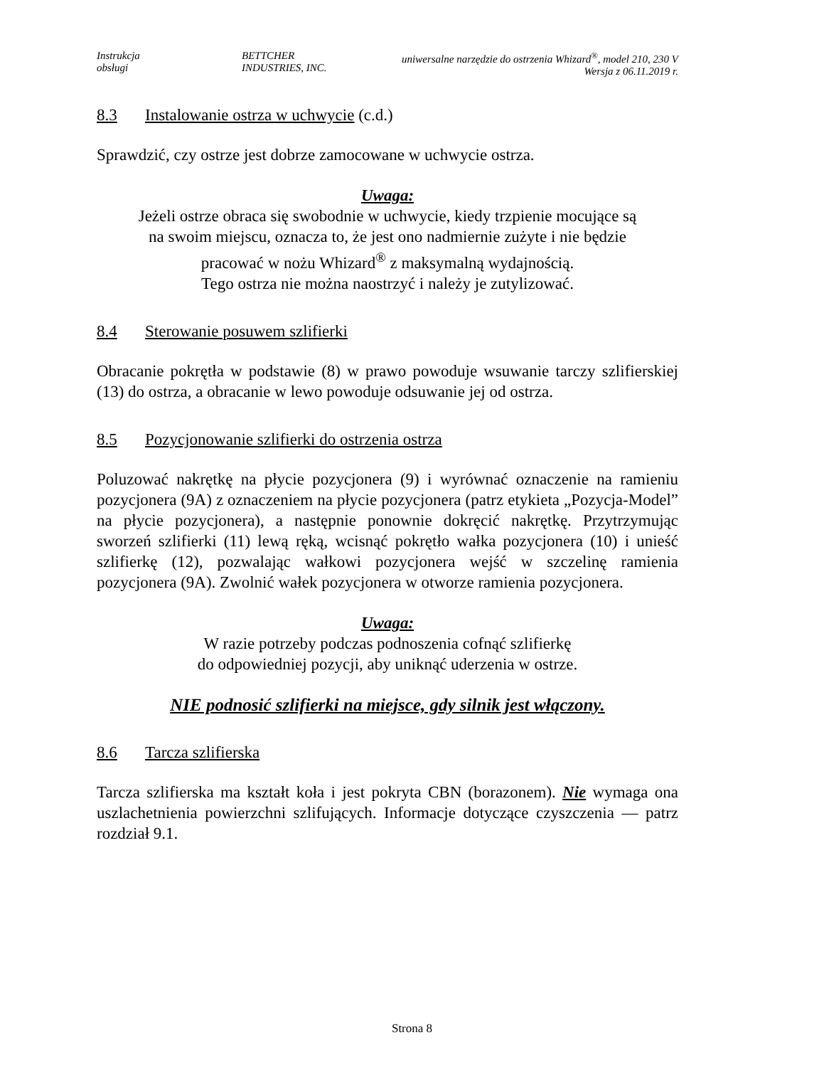Instrukcja
obsługi
BETTCHER
INDUSTRIES, INC.
uniwersalne narzędzie do ostrzenia Whizard<sup>®</sup>, model 210, 230 V
Wersja z 06.11.2019 r.
8.3 Instalowanie ostrza w uchwycie (c.d.)
Sprawdzić, czy ostrze jest dobrze zamocowane w uchwycie ostrza.
Uwaga:
Jeżeli ostrze obraca się swobodnie w uchwycie, kiedy trzpienie mocujące są
na swoim miejscu, oznacza to, że jest ono nadmiernie zużyte i nie będzie
pracować w nożu Whizard<sup>®</sup> z maksymalną wydajnością.
Tego ostrza nie można naostrzyć i należy je zutylizować.
8.4 Sterowanie posuwem szlifierki
Obracanie pokrętła w podstawie (8) w prawo powoduje wsuwanie tarczy szlifierskiej (13) do ostrza, a obracanie w lewo powoduje odsuwanie jej od ostrza.
8.5 Pozycjonowanie szlifierki do ostrzenia ostrza
Poluzować nakrętkę na płycie pozycjonera (9) i wyrównać oznaczenie na ramieniu pozycjonera (9A) z oznaczeniem na płycie pozycjonera (patrz etykieta „Pozycja-Model” na płycie pozycjonera), a następnie ponownie dokręcić nakrętkę. Przytrzymując sworzeń szlifierki (11) lewą ręką, wcisnąć pokrętło wałka pozycjonera (10) i unieść szlifierkę (12), pozwalając wałkowi pozycjonera wejść w szczelinę ramienia pozycjonera (9A). Zwolnić wałek pozycjonera w otworze ramienia pozycjonera.
Uwaga:
W razie potrzeby podczas podnoszenia cofnąć szlifierkę
do odpowiedniej pozycji, aby uniknąć uderzenia w ostrze.
NIE podnosić szlifierki na miejsce, gdy silnik jest włączony.
8.6 Tarcza szlifierska
Tarcza szlifierska ma kształt koła i jest pokryta CBN (borazonem). Nie wymaga ona uszlachetnienia powierzchni szlifujących. Informacje dotyczące czyszczenia — patrz rozdział 9.1.
Strona 8